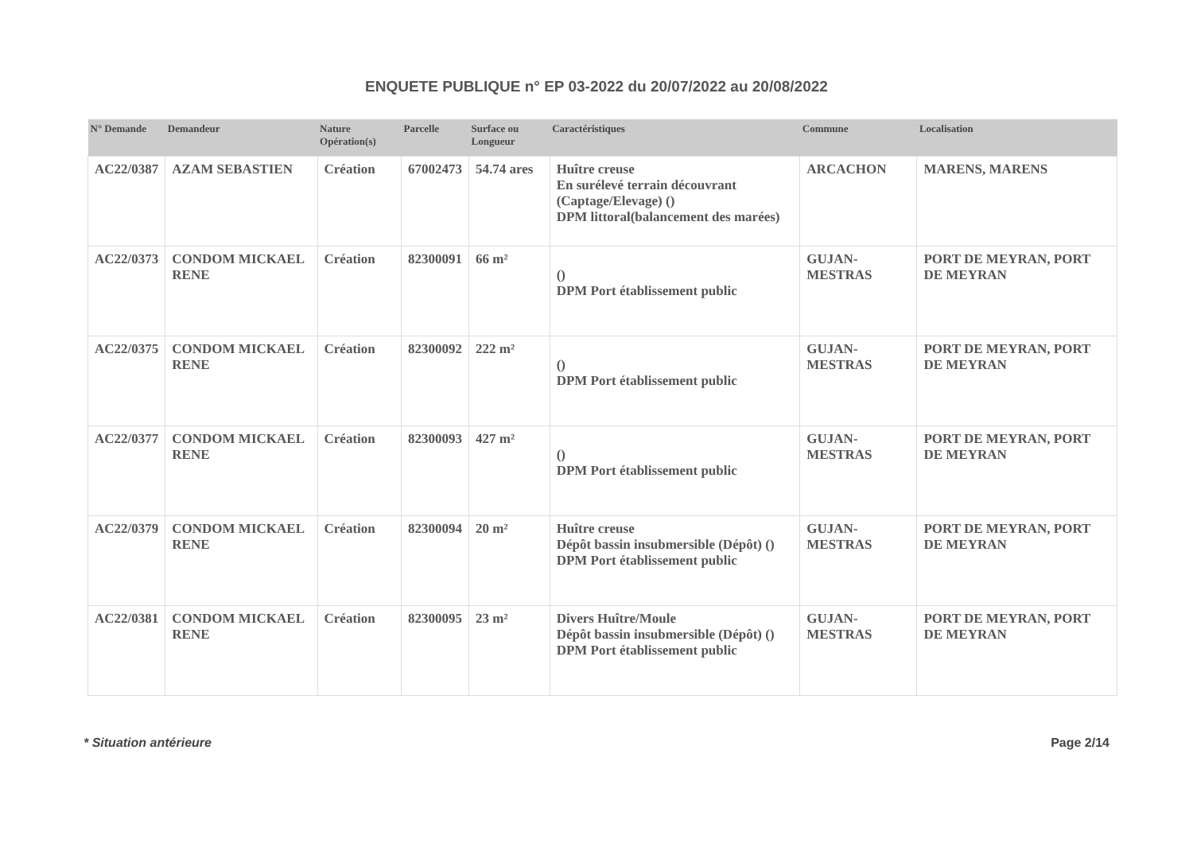ENQUETE PUBLIQUE n° EP 03-2022 du 20/07/2022 au 20/08/2022
| N° Demande | Demandeur | Nature Opération(s) | Parcelle | Surface ou Longueur | Caractéristiques | Commune | Localisation |
| --- | --- | --- | --- | --- | --- | --- | --- |
| AC22/0387 | AZAM SEBASTIEN | Création | 67002473 | 54.74 ares | Huître creuse En surélevé terrain découvrant (Captage/Elevage) () DPM littoral(balancement des marées) | ARCACHON | MARENS, MARENS |
| AC22/0373 | CONDOM MICKAEL RENE | Création | 82300091 | 66 m² | () DPM Port établissement public | GUJAN-MESTRAS | PORT DE MEYRAN, PORT DE MEYRAN |
| AC22/0375 | CONDOM MICKAEL RENE | Création | 82300092 | 222 m² | () DPM Port établissement public | GUJAN-MESTRAS | PORT DE MEYRAN, PORT DE MEYRAN |
| AC22/0377 | CONDOM MICKAEL RENE | Création | 82300093 | 427 m² | () DPM Port établissement public | GUJAN-MESTRAS | PORT DE MEYRAN, PORT DE MEYRAN |
| AC22/0379 | CONDOM MICKAEL RENE | Création | 82300094 | 20 m² | Huître creuse Dépôt bassin insubmersible (Dépôt) () DPM Port établissement public | GUJAN-MESTRAS | PORT DE MEYRAN, PORT DE MEYRAN |
| AC22/0381 | CONDOM MICKAEL RENE | Création | 82300095 | 23 m² | Divers Huître/Moule Dépôt bassin insubmersible (Dépôt) () DPM Port établissement public | GUJAN-MESTRAS | PORT DE MEYRAN, PORT DE MEYRAN |
* Situation antérieure Page 2/14